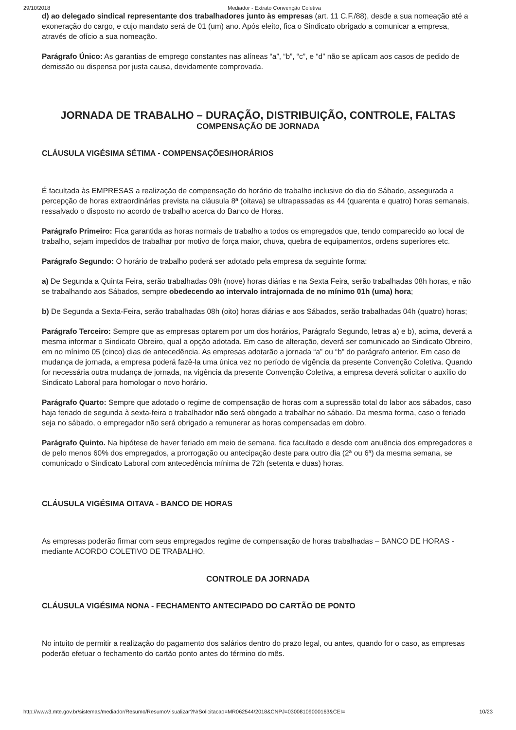29/10/2018 Mediador - Extrato Convenção Coletiva
d) ao delegado sindical representante dos trabalhadores junto às empresas (art. 11 C.F./88), desde a sua nomeação até a exoneração do cargo, e cujo mandato será de 01 (um) ano. Após eleito, fica o Sindicato obrigado a comunicar a empresa, através de ofício a sua nomeação.
Parágrafo Único: As garantias de emprego constantes nas alíneas “a”, “b”, “c”, e “d” não se aplicam aos casos de pedido de demissão ou dispensa por justa causa, devidamente comprovada.
JORNADA DE TRABALHO – DURAÇÃO, DISTRIBUIÇÃO, CONTROLE, FALTAS
COMPENSAÇÃO DE JORNADA
CLÁUSULA VIGÉSIMA SÉTIMA - COMPENSAÇÕES/HORÁRIOS
É facultada às EMPRESAS a realização de compensação do horário de trabalho inclusive do dia do Sábado, assegurada a percepção de horas extraordinárias prevista na cláusula 8ª (oitava) se ultrapassadas as 44 (quarenta e quatro) horas semanais, ressalvado o disposto no acordo de trabalho acerca do Banco de Horas.
Parágrafo Primeiro: Fica garantida as horas normais de trabalho a todos os empregados que, tendo comparecido ao local de trabalho, sejam impedidos de trabalhar por motivo de força maior, chuva, quebra de equipamentos, ordens superiores etc.
Parágrafo Segundo: O horário de trabalho poderá ser adotado pela empresa da seguinte forma:
a) De Segunda a Quinta Feira, serão trabalhadas 09h (nove) horas diárias e na Sexta Feira, serão trabalhadas 08h horas, e não se trabalhando aos Sábados, sempre obedecendo ao intervalo intrajornada de no mínimo 01h (uma) hora;
b) De Segunda a Sexta-Feira, serão trabalhadas 08h (oito) horas diárias e aos Sábados, serão trabalhadas 04h (quatro) horas;
Parágrafo Terceiro: Sempre que as empresas optarem por um dos horários, Parágrafo Segundo, letras a) e b), acima, deverá a mesma informar o Sindicato Obreiro, qual a opção adotada. Em caso de alteração, deverá ser comunicado ao Sindicato Obreiro, em no mínimo 05 (cinco) dias de antecedência. As empresas adotarão a jornada “a” ou “b” do parágrafo anterior. Em caso de mudança de jornada, a empresa poderá fazê-la uma única vez no período de vigência da presente Convenção Coletiva. Quando for necessária outra mudança de jornada, na vigência da presente Convenção Coletiva, a empresa deverá solicitar o auxílio do Sindicato Laboral para homologar o novo horário.
Parágrafo Quarto: Sempre que adotado o regime de compensação de horas com a supressão total do labor aos sábados, caso haja feriado de segunda à sexta-feira o trabalhador não será obrigado a trabalhar no sábado. Da mesma forma, caso o feriado seja no sábado, o empregador não será obrigado a remunerar as horas compensadas em dobro.
Parágrafo Quinto. Na hipótese de haver feriado em meio de semana, fica facultado e desde com anuência dos empregadores e de pelo menos 60% dos empregados, a prorrogação ou antecipação deste para outro dia (2ª ou 6ª) da mesma semana, se comunicado o Sindicato Laboral com antecedência mínima de 72h (setenta e duas) horas.
CLÁUSULA VIGÉSIMA OITAVA - BANCO DE HORAS
As empresas poderão firmar com seus empregados regime de compensação de horas trabalhadas – BANCO DE HORAS - mediante ACORDO COLETIVO DE TRABALHO.
CONTROLE DA JORNADA
CLÁUSULA VIGÉSIMA NONA - FECHAMENTO ANTECIPADO DO CARTÃO DE PONTO
No intuito de permitir a realização do pagamento dos salários dentro do prazo legal, ou antes, quando for o caso, as empresas poderão efetuar o fechamento do cartão ponto antes do término do mês.
http://www3.mte.gov.br/sistemas/mediador/Resumo/ResumoVisualizar?NrSolicitacao=MR062544/2018&CNPJ=03008109000163&CEI= 10/23